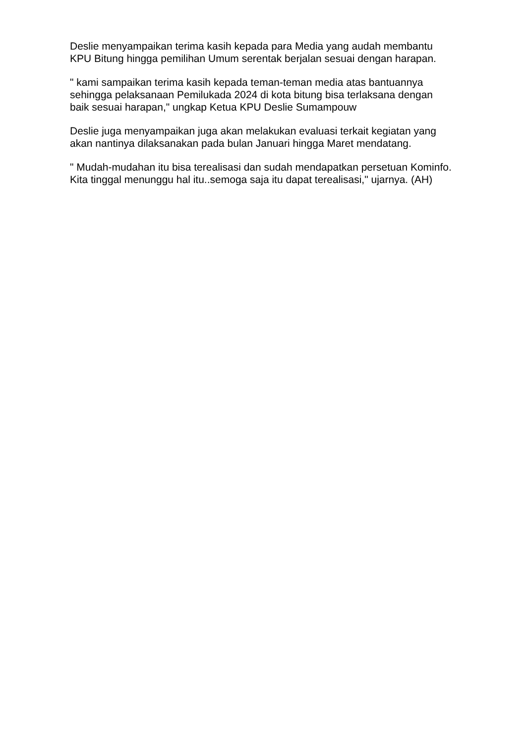Deslie menyampaikan terima kasih kepada para Media yang audah membantu KPU Bitung hingga pemilihan Umum serentak berjalan sesuai dengan harapan.
" kami sampaikan terima kasih kepada teman-teman media atas bantuannya sehingga pelaksanaan Pemilukada 2024 di kota bitung bisa terlaksana dengan baik sesuai harapan," ungkap Ketua KPU Deslie Sumampouw
Deslie juga menyampaikan juga akan melakukan evaluasi terkait kegiatan yang akan nantinya dilaksanakan pada bulan Januari hingga Maret mendatang.
" Mudah-mudahan itu bisa terealisasi dan sudah mendapatkan persetuan Kominfo. Kita tinggal menunggu hal itu..semoga saja itu dapat terealisasi," ujarnya. (AH)